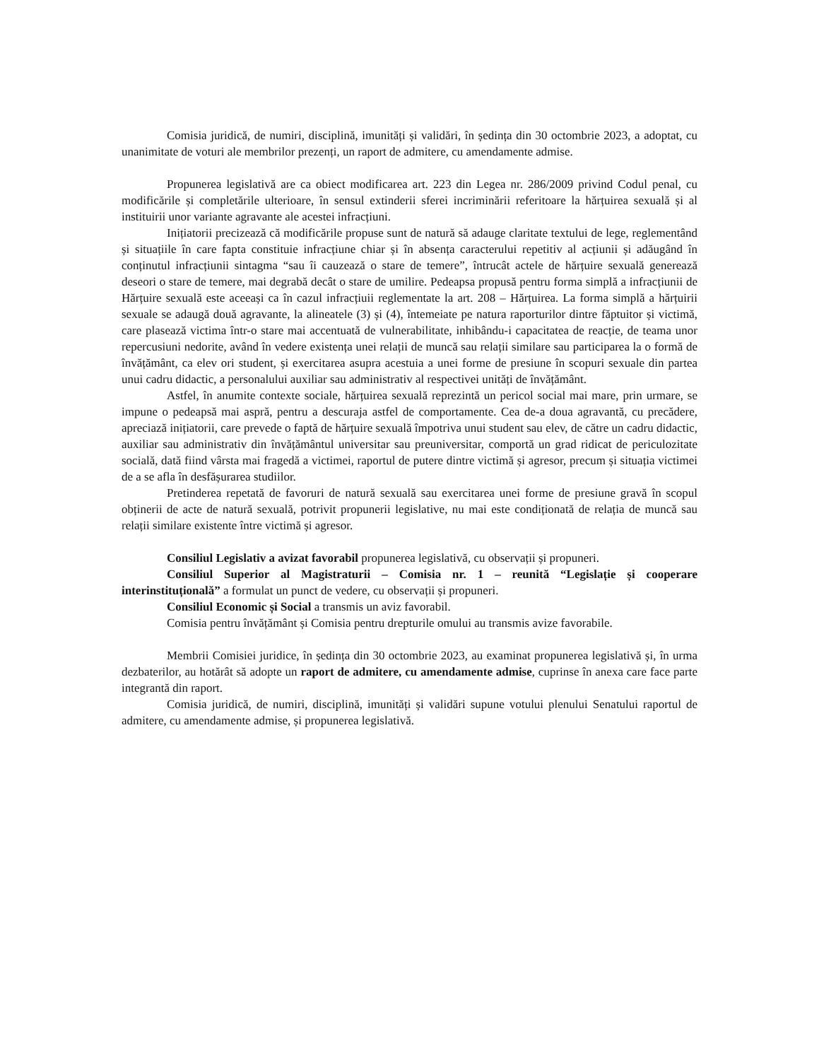Comisia juridică, de numiri, disciplină, imunități și validări, în ședința din 30 octombrie 2023, a adoptat, cu unanimitate de voturi ale membrilor prezenți, un raport de admitere, cu amendamente admise.
Propunerea legislativă are ca obiect modificarea art. 223 din Legea nr. 286/2009 privind Codul penal, cu modificările și completările ulterioare, în sensul extinderii sferei incriminării referitoare la hărțuirea sexuală și al instituirii unor variante agravante ale acestei infracțiuni.
Inițiatorii precizează că modificările propuse sunt de natură să adauge claritate textului de lege, reglementând și situațiile în care fapta constituie infracțiune chiar și în absența caracterului repetitiv al acțiunii și adăugând în conținutul infracțiunii sintagma “sau îi cauzează o stare de temere”, întrucât actele de hărțuire sexuală generează deseori o stare de temere, mai degrabă decât o stare de umilire. Pedeapsa propusă pentru forma simplă a infracțiunii de Hărțuire sexuală este aceeași ca în cazul infracțiuii reglementate la art. 208 – Hărțuirea. La forma simplă a hărțuirii sexuale se adaugă două agravante, la alineatele (3) și (4), întemeiate pe natura raporturilor dintre făptuitor și victimă, care plasează victima într-o stare mai accentuată de vulnerabilitate, inhibându-i capacitatea de reacție, de teama unor repercusiuni nedorite, având în vedere existența unei relații de muncă sau relații similare sau participarea la o formă de învățământ, ca elev ori student, și exercitarea asupra acestuia a unei forme de presiune în scopuri sexuale din partea unui cadru didactic, a personalului auxiliar sau administrativ al respectivei unități de învățământ.
Astfel, în anumite contexte sociale, hărțuirea sexuală reprezintă un pericol social mai mare, prin urmare, se impune o pedeapsă mai aspră, pentru a descuraja astfel de comportamente. Cea de-a doua agravantă, cu precădere, apreciază inițiatorii, care prevede o faptă de hărțuire sexuală împotriva unui student sau elev, de către un cadru didactic, auxiliar sau administrativ din învățământul universitar sau preuniversitar, comportă un grad ridicat de periculozitate socială, dată fiind vârsta mai fragedă a victimei, raportul de putere dintre victimă și agresor, precum și situația victimei de a se afla în desfășurarea studiilor.
Pretinderea repetată de favoruri de natură sexuală sau exercitarea unei forme de presiune gravă în scopul obținerii de acte de natură sexuală, potrivit propunerii legislative, nu mai este condiționată de relația de muncă sau relații similare existente între victimă și agresor.
Consiliul Legislativ a avizat favorabil propunerea legislativă, cu observații și propuneri.
Consiliul Superior al Magistraturii – Comisia nr. 1 – reunită “Legislație și cooperare interinstituțională” a formulat un punct de vedere, cu observații și propuneri.
Consiliul Economic și Social a transmis un aviz favorabil.
Comisia pentru învățământ și Comisia pentru drepturile omului au transmis avize favorabile.
Membrii Comisiei juridice, în ședința din 30 octombrie 2023, au examinat propunerea legislativă și, în urma dezbaterilor, au hotărât să adopte un raport de admitere, cu amendamente admise, cuprinse în anexa care face parte integrantă din raport.
Comisia juridică, de numiri, disciplină, imunități și validări supune votului plenului Senatului raportul de admitere, cu amendamente admise, și propunerea legislativă.